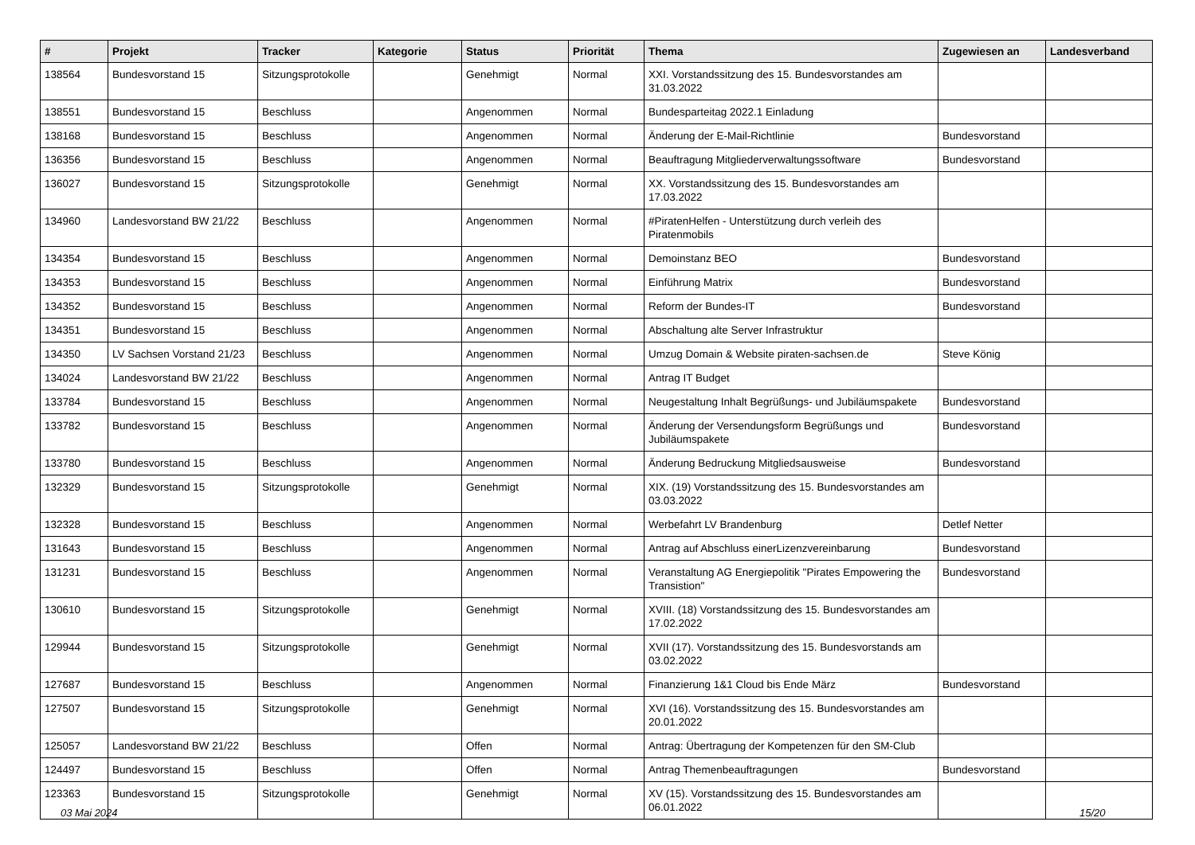| # | Projekt | Tracker | Kategorie | Status | Priorität | Thema | Zugewiesen an | Landesverband |
| --- | --- | --- | --- | --- | --- | --- | --- | --- |
| 138564 | Bundesvorstand 15 | Sitzungsprotokolle | | Genehmigt | Normal | XXI. Vorstandssitzung des 15. Bundesvorstandes am 31.03.2022 | | |
| 138551 | Bundesvorstand 15 | Beschluss | | Angenommen | Normal | Bundesparteitag 2022.1 Einladung | | |
| 138168 | Bundesvorstand 15 | Beschluss | | Angenommen | Normal | Änderung der E-Mail-Richtlinie | Bundesvorstand | |
| 136356 | Bundesvorstand 15 | Beschluss | | Angenommen | Normal | Beauftragung Mitgliederverwaltungssoftware | Bundesvorstand | |
| 136027 | Bundesvorstand 15 | Sitzungsprotokolle | | Genehmigt | Normal | XX. Vorstandssitzung des 15. Bundesvorstandes am 17.03.2022 | | |
| 134960 | Landesvorstand BW 21/22 | Beschluss | | Angenommen | Normal | #PiratenHelfen - Unterstützung durch verleih des Piratenmobils | | |
| 134354 | Bundesvorstand 15 | Beschluss | | Angenommen | Normal | Demoinstanz BEO | Bundesvorstand | |
| 134353 | Bundesvorstand 15 | Beschluss | | Angenommen | Normal | Einführung Matrix | Bundesvorstand | |
| 134352 | Bundesvorstand 15 | Beschluss | | Angenommen | Normal | Reform der Bundes-IT | Bundesvorstand | |
| 134351 | Bundesvorstand 15 | Beschluss | | Angenommen | Normal | Abschaltung alte Server Infrastruktur | | |
| 134350 | LV Sachsen Vorstand 21/23 | Beschluss | | Angenommen | Normal | Umzug Domain & Website piraten-sachsen.de | Steve König | |
| 134024 | Landesvorstand BW 21/22 | Beschluss | | Angenommen | Normal | Antrag IT Budget | | |
| 133784 | Bundesvorstand 15 | Beschluss | | Angenommen | Normal | Neugestaltung Inhalt Begrüßungs- und Jubiläumspakete | Bundesvorstand | |
| 133782 | Bundesvorstand 15 | Beschluss | | Angenommen | Normal | Änderung der Versendungsform Begrüßungs und Jubiläumspakete | Bundesvorstand | |
| 133780 | Bundesvorstand 15 | Beschluss | | Angenommen | Normal | Änderung Bedruckung Mitgliedsausweise | Bundesvorstand | |
| 132329 | Bundesvorstand 15 | Sitzungsprotokolle | | Genehmigt | Normal | XIX. (19) Vorstandssitzung des 15. Bundesvorstandes am 03.03.2022 | | |
| 132328 | Bundesvorstand 15 | Beschluss | | Angenommen | Normal | Werbefahrt LV Brandenburg | Detlef Netter | |
| 131643 | Bundesvorstand 15 | Beschluss | | Angenommen | Normal | Antrag auf Abschluss einerLizenzvereinbarung | Bundesvorstand | |
| 131231 | Bundesvorstand 15 | Beschluss | | Angenommen | Normal | Veranstaltung AG Energiepolitik "Pirates Empowering the Transistion" | Bundesvorstand | |
| 130610 | Bundesvorstand 15 | Sitzungsprotokolle | | Genehmigt | Normal | XVIII. (18) Vorstandssitzung des 15. Bundesvorstandes am 17.02.2022 | | |
| 129944 | Bundesvorstand 15 | Sitzungsprotokolle | | Genehmigt | Normal | XVII (17). Vorstandssitzung des 15. Bundesvorstands am 03.02.2022 | | |
| 127687 | Bundesvorstand 15 | Beschluss | | Angenommen | Normal | Finanzierung 1&1 Cloud bis Ende März | Bundesvorstand | |
| 127507 | Bundesvorstand 15 | Sitzungsprotokolle | | Genehmigt | Normal | XVI (16). Vorstandssitzung des 15. Bundesvorstandes am 20.01.2022 | | |
| 125057 | Landesvorstand BW 21/22 | Beschluss | | Offen | Normal | Antrag: Übertragung der Kompetenzen für den SM-Club | | |
| 124497 | Bundesvorstand 15 | Beschluss | | Offen | Normal | Antrag Themenbeauftragungen | Bundesvorstand | |
| 123363 | Bundesvorstand 15 | Sitzungsprotokolle | | Genehmigt | Normal | XV (15). Vorstandssitzung des 15. Bundesvorstandes am 06.01.2022 | | |
03 Mai 2024 15/20